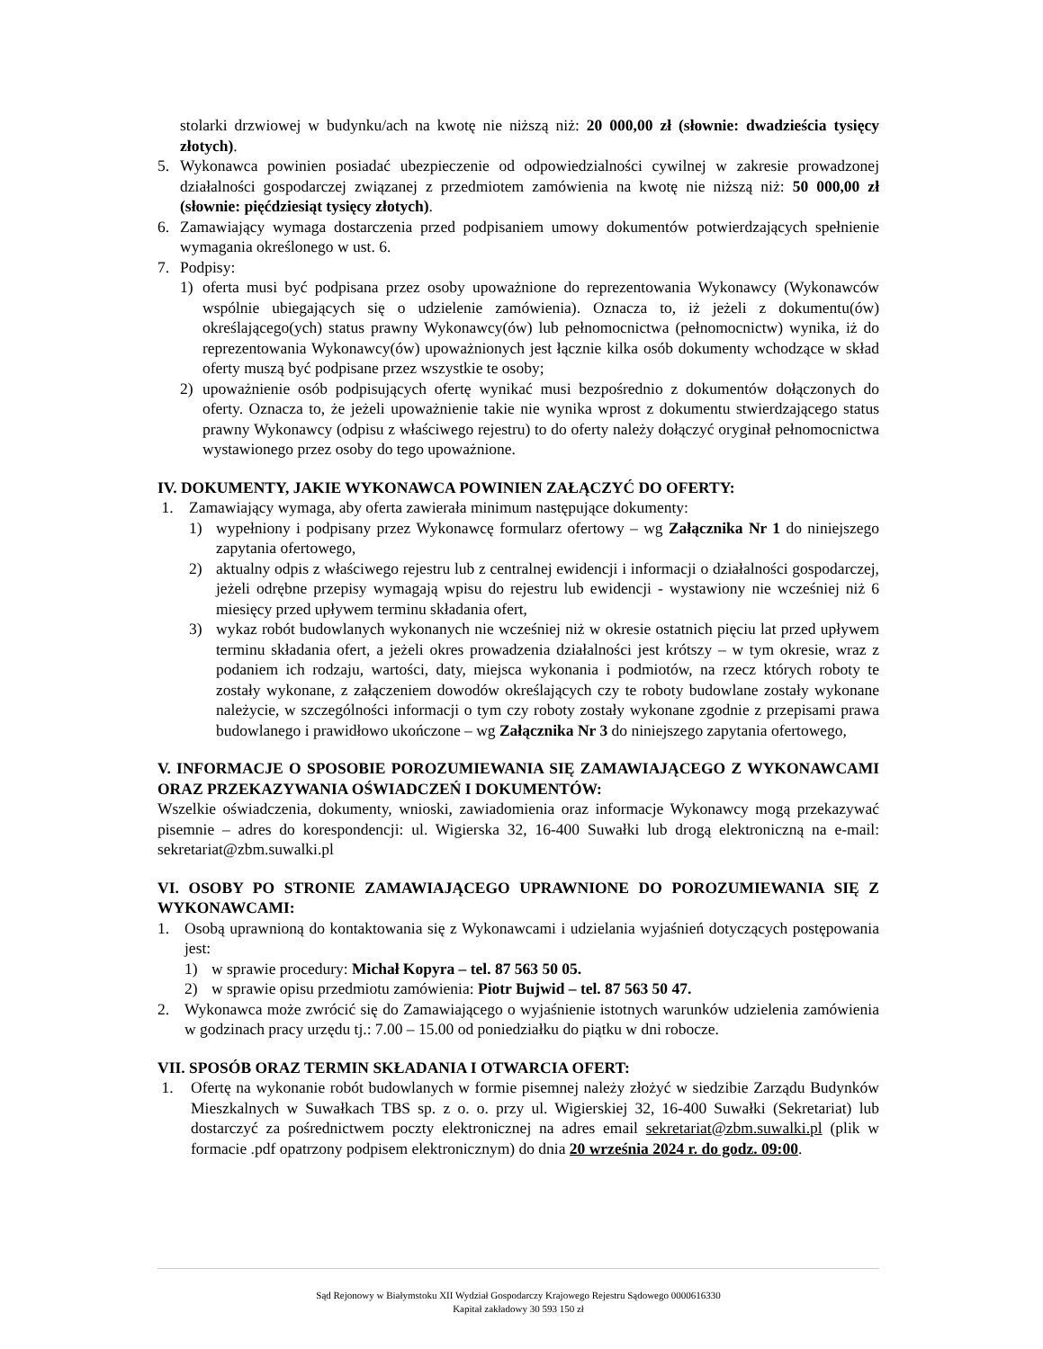stolarki drzwiowej w budynku/ach na kwotę nie niższą niż: 20 000,00 zł (słownie: dwadzieścia tysięcy złotych).
5. Wykonawca powinien posiadać ubezpieczenie od odpowiedzialności cywilnej w zakresie prowadzonej działalności gospodarczej związanej z przedmiotem zamówienia na kwotę nie niższą niż: 50 000,00 zł (słownie: pięćdziesiąt tysięcy złotych).
6. Zamawiający wymaga dostarczenia przed podpisaniem umowy dokumentów potwierdzających spełnienie wymagania określonego w ust. 6.
7. Podpisy:
1) oferta musi być podpisana przez osoby upoważnione do reprezentowania Wykonawcy (Wykonawców wspólnie ubiegających się o udzielenie zamówienia). Oznacza to, iż jeżeli z dokumentu(ów) określającego(ych) status prawny Wykonawcy(ów) lub pełnomocnictwa (pełnomocnictw) wynika, iż do reprezentowania Wykonawcy(ów) upoważnionych jest łącznie kilka osób dokumenty wchodzące w skład oferty muszą być podpisane przez wszystkie te osoby;
2) upoważnienie osób podpisujących ofertę wynikać musi bezpośrednio z dokumentów dołączonych do oferty. Oznacza to, że jeżeli upoważnienie takie nie wynika wprost z dokumentu stwierdzającego status prawny Wykonawcy (odpisu z właściwego rejestru) to do oferty należy dołączyć oryginał pełnomocnictwa wystawionego przez osoby do tego upoważnione.
IV. DOKUMENTY, JAKIE WYKONAWCA POWINIEN ZAŁĄCZYĆ DO OFERTY:
1. Zamawiający wymaga, aby oferta zawierała minimum następujące dokumenty:
1) wypełniony i podpisany przez Wykonawcę formularz ofertowy – wg Załącznika Nr 1 do niniejszego zapytania ofertowego,
2) aktualny odpis z właściwego rejestru lub z centralnej ewidencji i informacji o działalności gospodarczej, jeżeli odrębne przepisy wymagają wpisu do rejestru lub ewidencji - wystawiony nie wcześniej niż 6 miesięcy przed upływem terminu składania ofert,
3) wykaz robót budowlanych wykonanych nie wcześniej niż w okresie ostatnich pięciu lat przed upływem terminu składania ofert, a jeżeli okres prowadzenia działalności jest krótszy – w tym okresie, wraz z podaniem ich rodzaju, wartości, daty, miejsca wykonania i podmiotów, na rzecz których roboty te zostały wykonane, z załączeniem dowodów określających czy te roboty budowlane zostały wykonane należycie, w szczególności informacji o tym czy roboty zostały wykonane zgodnie z przepisami prawa budowlanego i prawidłowo ukończone – wg Załącznika Nr 3 do niniejszego zapytania ofertowego,
V. INFORMACJE O SPOSOBIE POROZUMIEWANIA SIĘ ZAMAWIAJĄCEGO Z WYKONAWCAMI ORAZ PRZEKAZYWANIA OŚWIADCZEŃ I DOKUMENTÓW:
Wszelkie oświadczenia, dokumenty, wnioski, zawiadomienia oraz informacje Wykonawcy mogą przekazywać pisemnie – adres do korespondencji: ul. Wigierska 32, 16-400 Suwałki lub drogą elektroniczną na e-mail: sekretariat@zbm.suwalki.pl
VI. OSOBY PO STRONIE ZAMAWIAJĄCEGO UPRAWNIONE DO POROZUMIEWANIA SIĘ Z WYKONAWCAMI:
1. Osobą uprawnioną do kontaktowania się z Wykonawcami i udzielania wyjaśnień dotyczących postępowania jest:
1) w sprawie procedury: Michał Kopyra – tel. 87 563 50 05.
2) w sprawie opisu przedmiotu zamówienia: Piotr Bujwid – tel. 87 563 50 47.
2. Wykonawca może zwrócić się do Zamawiającego o wyjaśnienie istotnych warunków udzielenia zamówienia w godzinach pracy urzędu tj.: 7.00 – 15.00 od poniedziałku do piątku w dni robocze.
VII. SPOSÓB ORAZ TERMIN SKŁADANIA I OTWARCIA OFERT:
1. Ofertę na wykonanie robót budowlanych w formie pisemnej należy złożyć w siedzibie Zarządu Budynków Mieszkalnych w Suwałkach TBS sp. z o. o. przy ul. Wigierskiej 32, 16-400 Suwałki (Sekretariat) lub dostarczyć za pośrednictwem poczty elektronicznej na adres email sekretariat@zbm.suwalki.pl (plik w formacie .pdf opatrzony podpisem elektronicznym) do dnia 20 września 2024 r. do godz. 09:00.
Sąd Rejonowy w Białymstoku XII Wydział Gospodarczy Krajowego Rejestru Sądowego 0000616330
Kapitał zakładowy 30 593 150 zł